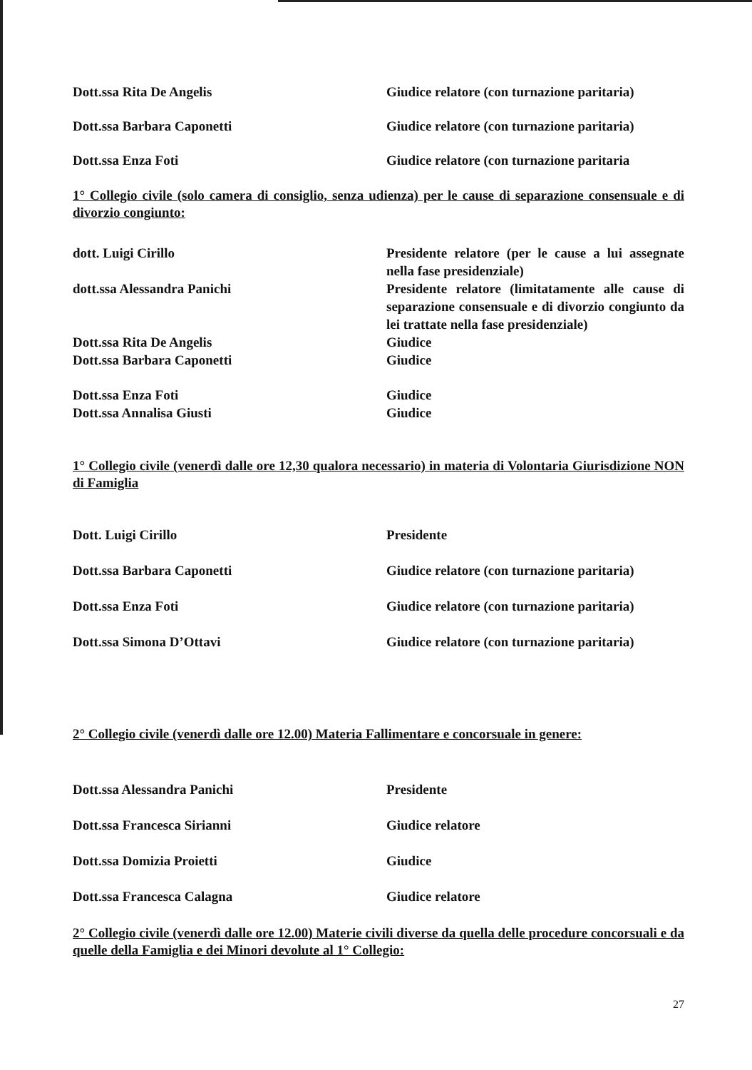Dott.ssa Rita De Angelis Giudice relatore (con turnazione paritaria)
Dott.ssa Barbara Caponetti Giudice relatore (con turnazione paritaria)
Dott.ssa Enza Foti Giudice relatore (con turnazione paritaria
1° Collegio civile (solo camera di consiglio, senza udienza) per le cause di separazione consensuale e di divorzio congiunto:
dott. Luigi Cirillo Presidente relatore (per le cause a lui assegnate nella fase presidenziale)
dott.ssa Alessandra Panichi Presidente relatore (limitatamente alle cause di separazione consensuale e di divorzio congiunto da lei trattate nella fase presidenziale)
Dott.ssa Rita De Angelis Giudice
Dott.ssa Barbara Caponetti Giudice
Dott.ssa Enza Foti Giudice
Dott.ssa Annalisa Giusti Giudice
1° Collegio civile (venerdì dalle ore 12,30 qualora necessario) in materia di Volontaria Giurisdizione NON di Famiglia
Dott. Luigi Cirillo Presidente
Dott.ssa Barbara Caponetti Giudice relatore (con turnazione paritaria)
Dott.ssa Enza Foti Giudice relatore (con turnazione paritaria)
Dott.ssa Simona D’Ottavi Giudice relatore (con turnazione paritaria)
2° Collegio civile (venerdì dalle ore 12.00) Materia Fallimentare e concorsuale in genere:
Dott.ssa Alessandra Panichi Presidente
Dott.ssa Francesca Sirianni Giudice relatore
Dott.ssa Domizia Proietti Giudice
Dott.ssa Francesca Calagna Giudice relatore
2° Collegio civile (venerdì dalle ore 12.00) Materie civili diverse da quella delle procedure concorsuali e da quelle della Famiglia e dei Minori devolute al 1° Collegio:
27